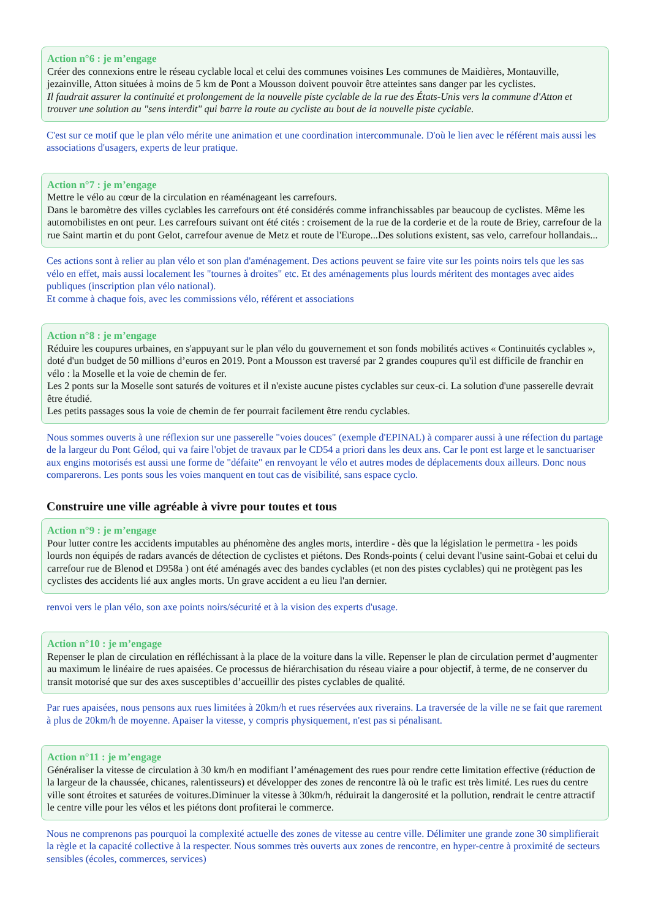Action n°6 : je m’engage
Créer des connexions entre le réseau cyclable local et celui des communes voisines Les communes de Maidières, Montauville, jezainville, Atton situées à moins de 5 km de Pont a Mousson doivent pouvoir être atteintes sans danger par les cyclistes.
Il faudrait assurer la continuité et prolongement de la nouvelle piste cyclable de la rue des États-Unis vers la commune d'Atton et trouver une solution au "sens interdit" qui barre la route au cycliste au bout de la nouvelle piste cyclable.
C'est sur ce motif que le plan vélo mérite une animation et une coordination intercommunale. D'où le lien avec le référent mais aussi les associations d'usagers, experts de leur pratique.
Action n°7 : je m’engage
Mettre le vélo au cœur de la circulation en réaménageant les carrefours.
Dans le baromètre des villes cyclables les carrefours ont été considérés comme infranchissables par beaucoup de cyclistes. Même les automobilistes en ont peur. Les carrefours suivant ont été cités : croisement de la rue de la corderie et de la route de Briey, carrefour de la rue Saint martin et du pont Gelot, carrefour avenue de Metz et route de l'Europe...Des solutions existent, sas velo, carrefour hollandais...
Ces actions sont à relier au plan vélo et son plan d'aménagement. Des actions peuvent se faire vite sur les points noirs tels que les sas vélo en effet, mais aussi localement les "tournes à droites" etc. Et des aménagements plus lourds méritent des montages avec aides publiques (inscription plan vélo national).
Et comme à chaque fois, avec les commissions vélo, référent et associations
Action n°8 : je m’engage
Réduire les coupures urbaines, en s'appuyant sur le plan vélo du gouvernement et son fonds mobilités actives « Continuités cyclables », doté d'un budget de 50 millions d’euros en 2019. Pont a Mousson est traversé par 2 grandes coupures qu'il est difficile de franchir en vélo : la Moselle et la voie de chemin de fer.
Les 2 ponts sur la Moselle sont saturés de voitures et il n'existe aucune pistes cyclables sur ceux-ci. La solution d'une passerelle devrait être étudié.
Les petits passages sous la voie de chemin de fer pourrait facilement être rendu cyclables.
Nous sommes ouverts à une réflexion sur une passerelle "voies douces" (exemple d'EPINAL) à comparer aussi à une réfection du partage de la largeur du Pont Gélod, qui va faire l'objet de travaux par le CD54 a priori dans les deux ans. Car le pont est large et le sanctuariser aux engins motorisés est aussi une forme de "défaite" en renvoyant le vélo et autres modes de déplacements doux ailleurs. Donc nous comparerons. Les ponts sous les voies manquent en tout cas de visibilité, sans espace cyclo.
Construire une ville agréable à vivre pour toutes et tous
Action n°9 : je m’engage
Pour lutter contre les accidents imputables au phénomène des angles morts, interdire - dès que la législation le permettra - les poids lourds non équipés de radars avancés de détection de cyclistes et piétons. Des Ronds-points ( celui devant l'usine saint-Gobai et celui du carrefour rue de Blenod et D958a ) ont été aménagés avec des bandes cyclables (et non des pistes cyclables) qui ne protègent pas les cyclistes des accidents lié aux angles morts. Un grave accident a eu lieu l'an dernier.
renvoi vers le plan vélo, son axe points noirs/sécurité et à la vision des experts d'usage.
Action n°10 : je m’engage
Repenser le plan de circulation en réfléchissant à la place de la voiture dans la ville. Repenser le plan de circulation permet d’augmenter au maximum le linéaire de rues apaisées. Ce processus de hiérarchisation du réseau viaire a pour objectif, à terme, de ne conserver du transit motorisé que sur des axes susceptibles d’accueillir des pistes cyclables de qualité.
Par rues apaisées, nous pensons aux rues limitées à 20km/h et rues réservées aux riverains. La traversée de la ville ne se fait que rarement à plus de 20km/h de moyenne. Apaiser la vitesse, y compris physiquement, n'est pas si pénalisant.
Action n°11 : je m’engage
Généraliser la vitesse de circulation à 30 km/h en modifiant l’aménagement des rues pour rendre cette limitation effective (réduction de la largeur de la chaussée, chicanes, ralentisseurs) et développer des zones de rencontre là où le trafic est très limité. Les rues du centre ville sont étroites et saturées de voitures.Diminuer la vitesse à 30km/h, réduirait la dangerosité et la pollution, rendrait le centre attractif le centre ville pour les vélos et les piétons dont profiterai le commerce.
Nous ne comprenons pas pourquoi la complexité actuelle des zones de vitesse au centre ville. Délimiter une grande zone 30 simplifierait la règle et la capacité collective à la respecter. Nous sommes très ouverts aux zones de rencontre, en hyper-centre à proximité de secteurs sensibles (écoles, commerces, services)